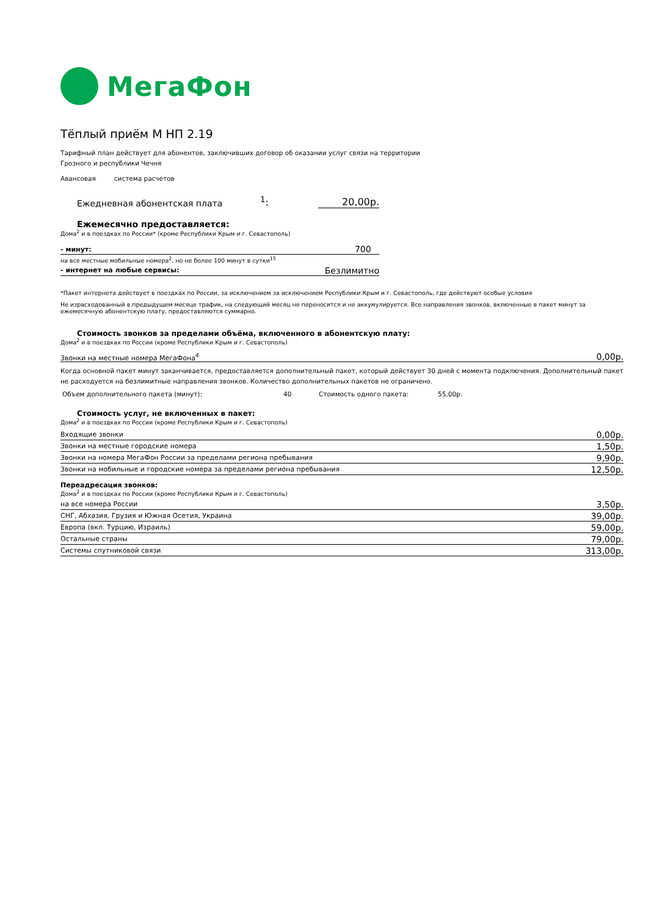МегаФон
Тёплый приём М НП 2.19
Тарифный план действует для абонентов, заключивших договор об оказании услуг связи на территории
Грозного и республики Чечня
Авансовая система расчетов
Ежедневная абонентская плата
<sup>1</sup>:
20,00р.
Ежемесячно предоставляется:
Дома<sup>2</sup> и в поездках по России* (кроме Республики Крым и г. Севастополь)
| - минут: | 700 |
| на все местные мобильные номера<sup>2</sup>, но не более 100 минут в сутки<sup>15</sup> | |
| - интернет на любые сервисы: | Безлимитно |
*Пакет интернета действует в поездках по России, за исключением за исключением Республики Крым и г. Севастополь, где действуют особые условия
Не израсходованный в предыдущем месяце трафик, на следующий месяц не переносится и не аккумулируется. Все направления звонков, включенные в пакет минут за ежемесячную абонентскую плату, предоставляются суммарно.
Стоимость звонков за пределами объёма, включенного в абонентскую плату:
Дома<sup>2</sup> и в поездках по России (кроме Республики Крым и г. Севастополь)
| Звонки на местные номера МегаФона<sup>4</sup> | 0,00р. |
Когда основной пакет минут заканчивается, предоставляется дополнительный пакет, который действует 30 дней с момента подключения. Дополнительный пакет не расходуется на безлимитные направления звонков. Количество дополнительных пакетов не ограничено.
Объем дополнительного пакета (минут): 40 Стоимость одного пакета: 55,00р.
Стоимость услуг, не включенных в пакет:
Дома<sup>2</sup> и в поездках по России (кроме Республики Крым и г. Севастополь)
| Входящие звонки | 0,00р. |
| Звонки на местные городские номера | 1,50р. |
| Звонки на номера МегаФон России за пределами региона пребывания | 9,90р. |
| Звонки на мобильные и городские номера за пределами региона пребывания | 12,50р. |
Переадресация звонков:
Дома<sup>2</sup> и в поездках по России (кроме Республики Крым и г. Севастополь)
| на все номера России | 3,50р. |
| СНГ, Абхазия, Грузия и Южная Осетия, Украина | 39,00р. |
| Европа (вкл. Турцию, Израиль) | 59,00р. |
| Остальные страны | 79,00р. |
| Системы спутниковой связи | 313,00р. |